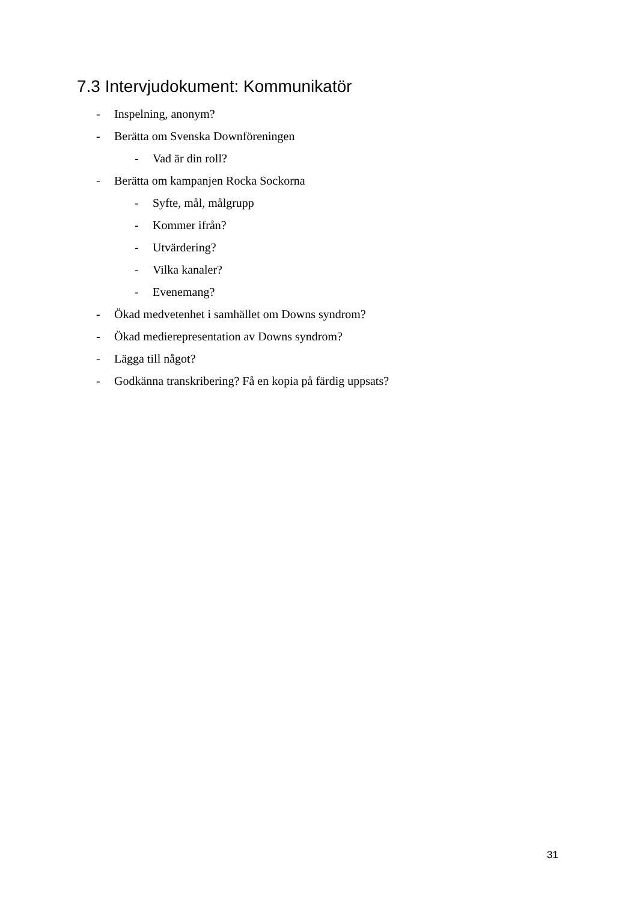7.3 Intervjudokument: Kommunikatör
- Inspelning, anonym?
- Berätta om Svenska Downföreningen
- Vad är din roll?
- Berätta om kampanjen Rocka Sockorna
- Syfte, mål, målgrupp
- Kommer ifrån?
- Utvärdering?
- Vilka kanaler?
- Evenemang?
- Ökad medvetenhet i samhället om Downs syndrom?
- Ökad medierepresentation av Downs syndrom?
- Lägga till något?
- Godkänna transkribering? Få en kopia på färdig uppsats?
31